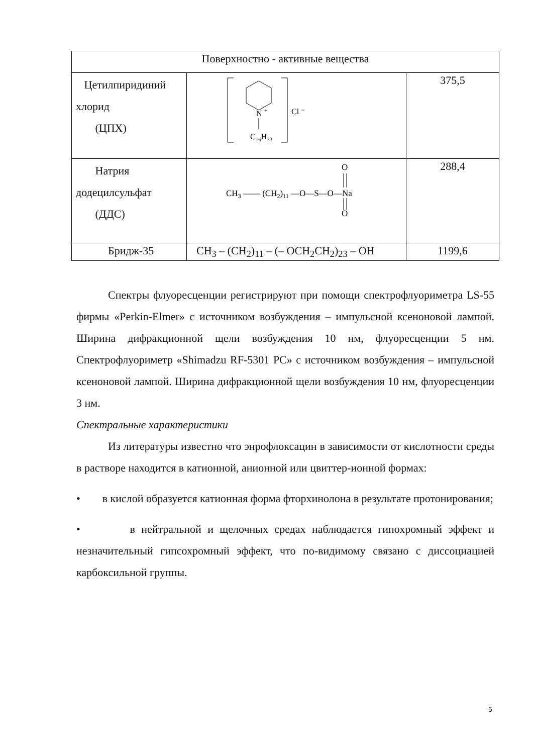| Поверхностно - активные вещества | | |
| Цетилпиридиний хлорид (ЦПХ) | N + C 16 H 33 Cl ⁻ | 375,5 |
| Натрия додецилсульфат (ДДС) | O O CH 3 —— (CH 2 ) 11 —O—S—O—Na | 288,4 |
| Бридж-35 | CH<sub>3</sub> – (CH<sub>2</sub>)<sub>11</sub> – (– OCH<sub>2</sub>CH<sub>2</sub>)<sub>23</sub> – OH | 1199,6 |
Спектры флуоресценции регистрируют при помощи спектрофлуориметра LS-55 фирмы «Perkin-Elmer» с источником возбуждения – импульсной ксеноновой лампой. Ширина дифракционной щели возбуждения 10 нм, флуоресценции 5 нм. Спектрофлуориметр «Shimadzu RF-5301 PC» с источником возбуждения – импульсной ксеноновой лампой. Ширина дифракционной щели возбуждения 10 нм, флуоресценции 3 нм.
Спектральные характеристики
Из литературы известно что энрофлоксацин в зависимости от кислотности среды в растворе находится в катионной, анионной или цвиттер-ионной формах:
• в кислой образуется катионная форма фторхинолона в результате протонирования;
• в нейтральной и щелочных средах наблюдается гипохромный эффект и незначительный гипсохромный эффект, что по-видимому связано с диссоциацией карбоксильной группы.
5